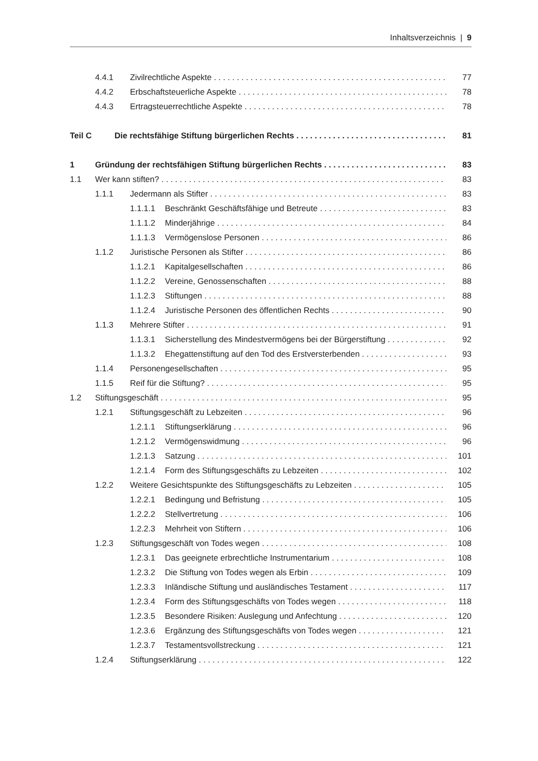Inhaltsverzeichnis | 9
4.4.1 Zivilrechtliche Aspekte 77
4.4.2 Erbschaftsteuerliche Aspekte 78
4.4.3 Ertragsteuerrechtliche Aspekte 78
Teil C Die rechtsfähige Stiftung bürgerlichen Rechts 81
1 Gründung der rechtsfähigen Stiftung bürgerlichen Rechts 83
1.1 Wer kann stiften? 83
1.1.1 Jedermann als Stifter 83
1.1.1.1 Beschränkt Geschäftsfähige und Betreute 83
1.1.1.2 Minderjährige 84
1.1.1.3 Vermögenslose Personen 86
1.1.2 Juristische Personen als Stifter 86
1.1.2.1 Kapitalgesellschaften 86
1.1.2.2 Vereine, Genossenschaften 88
1.1.2.3 Stiftungen 88
1.1.2.4 Juristische Personen des öffentlichen Rechts 90
1.1.3 Mehrere Stifter 91
1.1.3.1 Sicherstellung des Mindestvermögens bei der Bürgerstiftung 92
1.1.3.2 Ehegattenstiftung auf den Tod des Erstversterbenden 93
1.1.4 Personengesellschaften 95
1.1.5 Reif für die Stiftung? 95
1.2 Stiftungsgeschäft 95
1.2.1 Stiftungsgeschäft zu Lebzeiten 96
1.2.1.1 Stiftungserklärung 96
1.2.1.2 Vermögenswidmung 96
1.2.1.3 Satzung 101
1.2.1.4 Form des Stiftungsgeschäfts zu Lebzeiten 102
1.2.2 Weitere Gesichtspunkte des Stiftungsgeschäfts zu Lebzeiten 105
1.2.2.1 Bedingung und Befristung 105
1.2.2.2 Stellvertretung 106
1.2.2.3 Mehrheit von Stiftern 106
1.2.3 Stiftungsgeschäft von Todes wegen 108
1.2.3.1 Das geeignete erbrechtliche Instrumentarium 108
1.2.3.2 Die Stiftung von Todes wegen als Erbin 109
1.2.3.3 Inländische Stiftung und ausländisches Testament 117
1.2.3.4 Form des Stiftungsgeschäfts von Todes wegen 118
1.2.3.5 Besondere Risiken: Auslegung und Anfechtung 120
1.2.3.6 Ergänzung des Stiftungsgeschäfts von Todes wegen 121
1.2.3.7 Testamentsvollstreckung 121
1.2.4 Stiftungserklärung 122